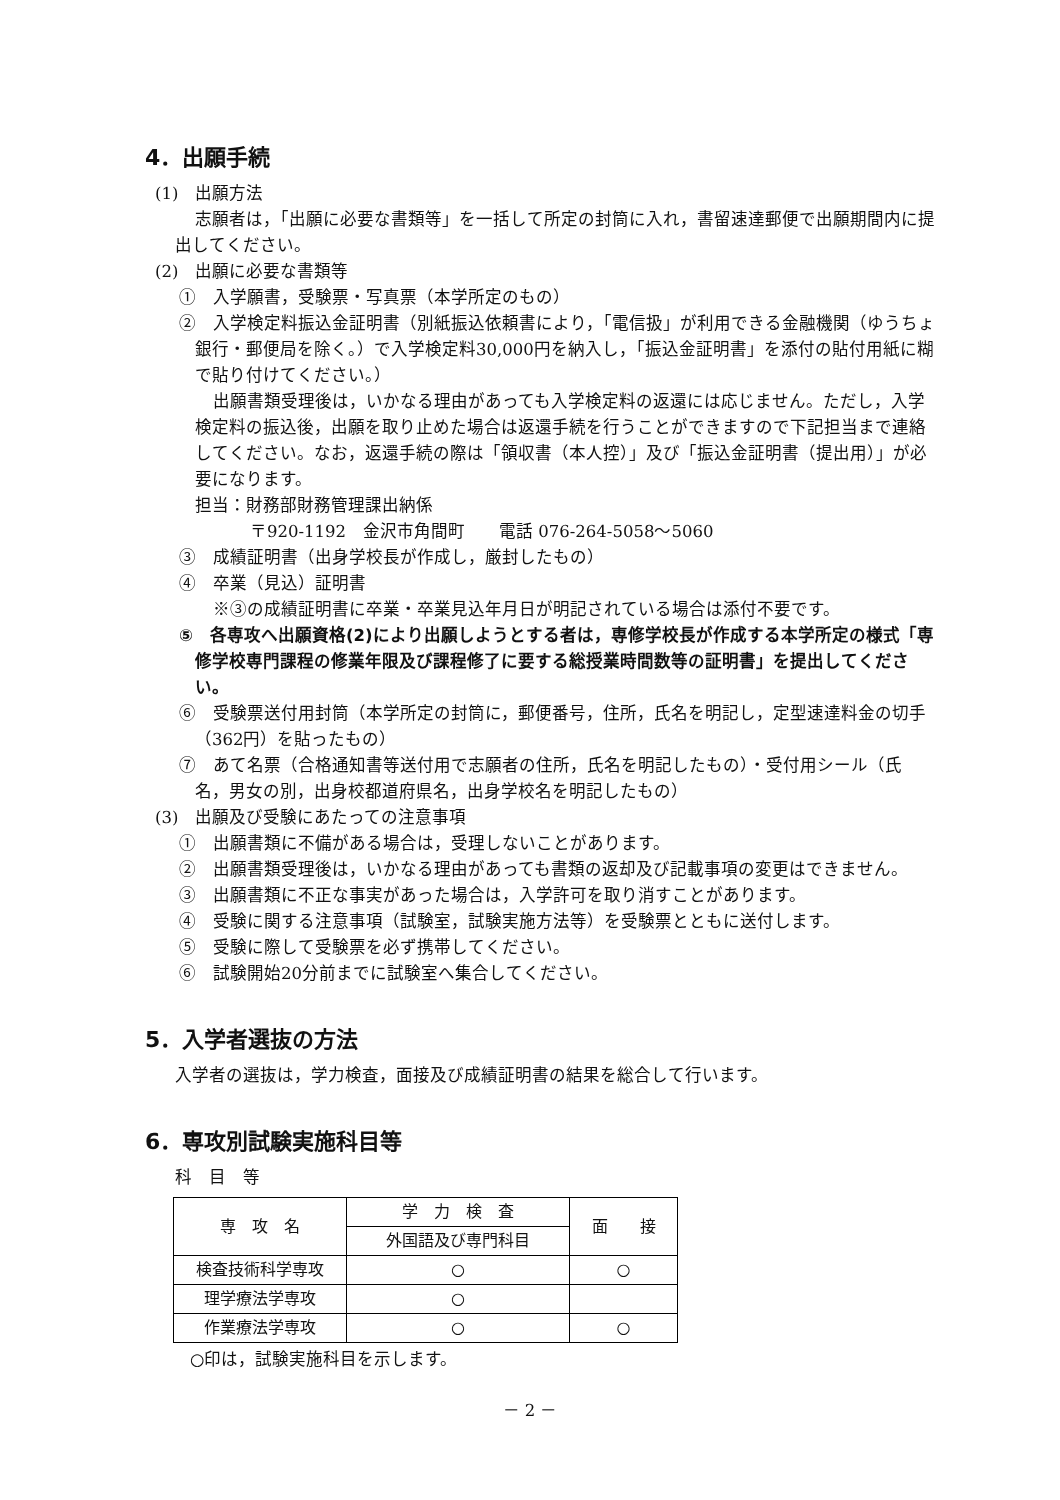4．出願手続
(1)　出願方法
志願者は，「出願に必要な書類等」を一括して所定の封筒に入れ，書留速達郵便で出願期間内に提出してください。
(2)　出願に必要な書類等
①　入学願書，受験票・写真票（本学所定のもの）
②　入学検定料振込金証明書（別紙振込依頼書により，「電信扱」が利用できる金融機関（ゆうちょ銀行・郵便局を除く。）で入学検定料30,000円を納入し，「振込金証明書」を添付の貼付用紙に糊で貼り付けてください。）
出願書類受理後は，いかなる理由があっても入学検定料の返還には応じません。ただし，入学検定料の振込後，出願を取り止めた場合は返還手続を行うことができますので下記担当まで連絡してください。なお，返還手続の際は「領収書（本人控）」及び「振込金証明書（提出用）」が必要になります。
担当：財務部財務管理課出納係
〒920-1192　金沢市角間町　　電話 076-264-5058～5060
③　成績証明書（出身学校長が作成し，厳封したもの）
④　卒業（見込）証明書
※③の成績証明書に卒業・卒業見込年月日が明記されている場合は添付不要です。
⑤　各専攻へ出願資格(2)により出願しようとする者は，専修学校長が作成する本学所定の様式「専修学校専門課程の修業年限及び課程修了に要する総授業時間数等の証明書」を提出してください。
⑥　受験票送付用封筒（本学所定の封筒に，郵便番号，住所，氏名を明記し，定型速達料金の切手（362円）を貼ったもの）
⑦　あて名票（合格通知書等送付用で志願者の住所，氏名を明記したもの）・受付用シール（氏名，男女の別，出身校都道府県名，出身学校名を明記したもの）
(3)　出願及び受験にあたっての注意事項
①　出願書類に不備がある場合は，受理しないことがあります。
②　出願書類受理後は，いかなる理由があっても書類の返却及び記載事項の変更はできません。
③　出願書類に不正な事実があった場合は，入学許可を取り消すことがあります。
④　受験に関する注意事項（試験室，試験実施方法等）を受験票とともに送付します。
⑤　受験に際して受験票を必ず携帯してください。
⑥　試験開始20分前までに試験室へ集合してください。
5．入学者選抜の方法
入学者の選抜は，学力検査，面接及び成績証明書の結果を総合して行います。
6．専攻別試験実施科目等
科　目　等
| 専 攻 名 | 学 力 検 査 | 面 接 |
| --- | --- | --- |
| | 外国語及び専門科目 | |
| 検査技術科学専攻 | ○ | ○ |
| 理学療法学専攻 | ○ | |
| 作業療法学専攻 | ○ | ○ |
○印は，試験実施科目を示します。
－ 2 －